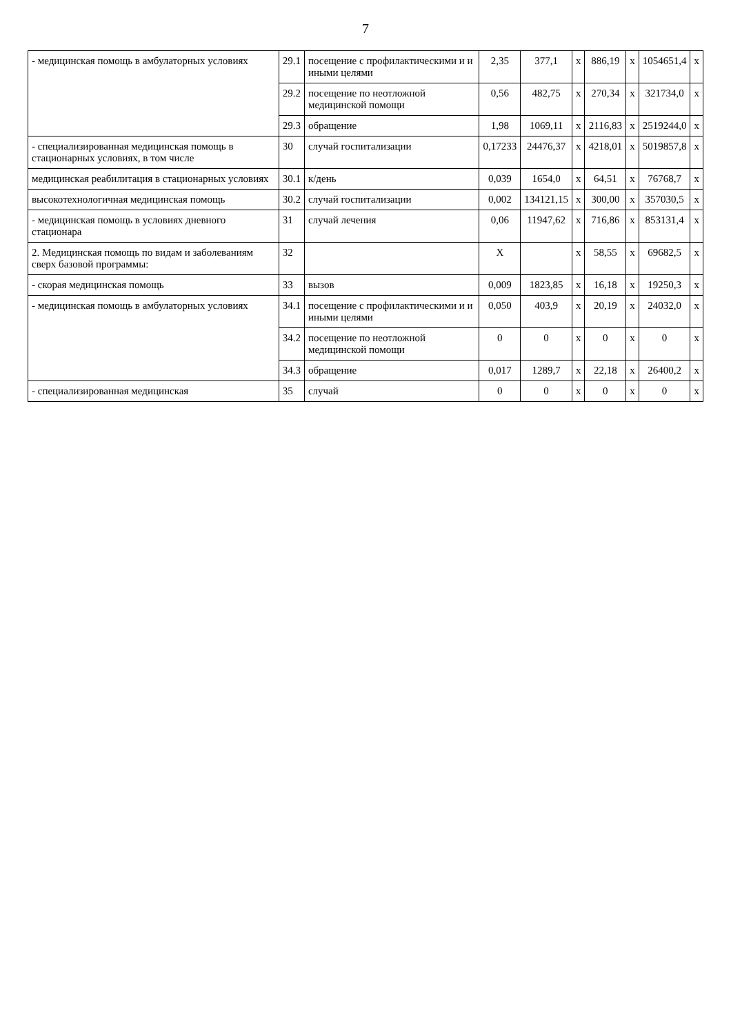7
| - медицинская помощь в амбулаторных условиях | 29.1 | посещение с профилактическими и и иными целями | 2,35 | 377,1 | х | 886,19 | х | 1054651,4 | х |
| | 29.2 | посещение по неотложной медицинской помощи | 0,56 | 482,75 | х | 270,34 | х | 321734,0 | х |
| | 29.3 | обращение | 1,98 | 1069,11 | х | 2116,83 | х | 2519244,0 | х |
| - специализированная медицинская помощь в стационарных условиях, в том числе | 30 | случай госпитализации | 0,17233 | 24476,37 | х | 4218,01 | х | 5019857,8 | х |
| медицинская реабилитация в стационарных условиях | 30.1 | к/день | 0,039 | 1654,0 | х | 64,51 | х | 76768,7 | х |
| высокотехнологичная медицинская помощь | 30.2 | случай госпитализации | 0,002 | 134121,15 | х | 300,00 | х | 357030,5 | х |
| - медицинская помощь в условиях дневного стационара | 31 | случай лечения | 0,06 | 11947,62 | х | 716,86 | х | 853131,4 | х |
| 2. Медицинская помощь по видам и заболеваниям сверх базовой программы: | 32 | | Х | | х | 58,55 | х | 69682,5 | х |
| - скорая медицинская помощь | 33 | вызов | 0,009 | 1823,85 | х | 16,18 | х | 19250,3 | х |
| - медицинская помощь в амбулаторных условиях | 34.1 | посещение с профилактическими и и иными целями | 0,050 | 403,9 | х | 20,19 | х | 24032,0 | х |
| | 34.2 | посещение по неотложной медицинской помощи | 0 | 0 | х | 0 | х | 0 | х |
| | 34.3 | обращение | 0,017 | 1289,7 | х | 22,18 | х | 26400,2 | х |
| - специализированная медицинская | 35 | случай | 0 | 0 | х | 0 | х | 0 | х |